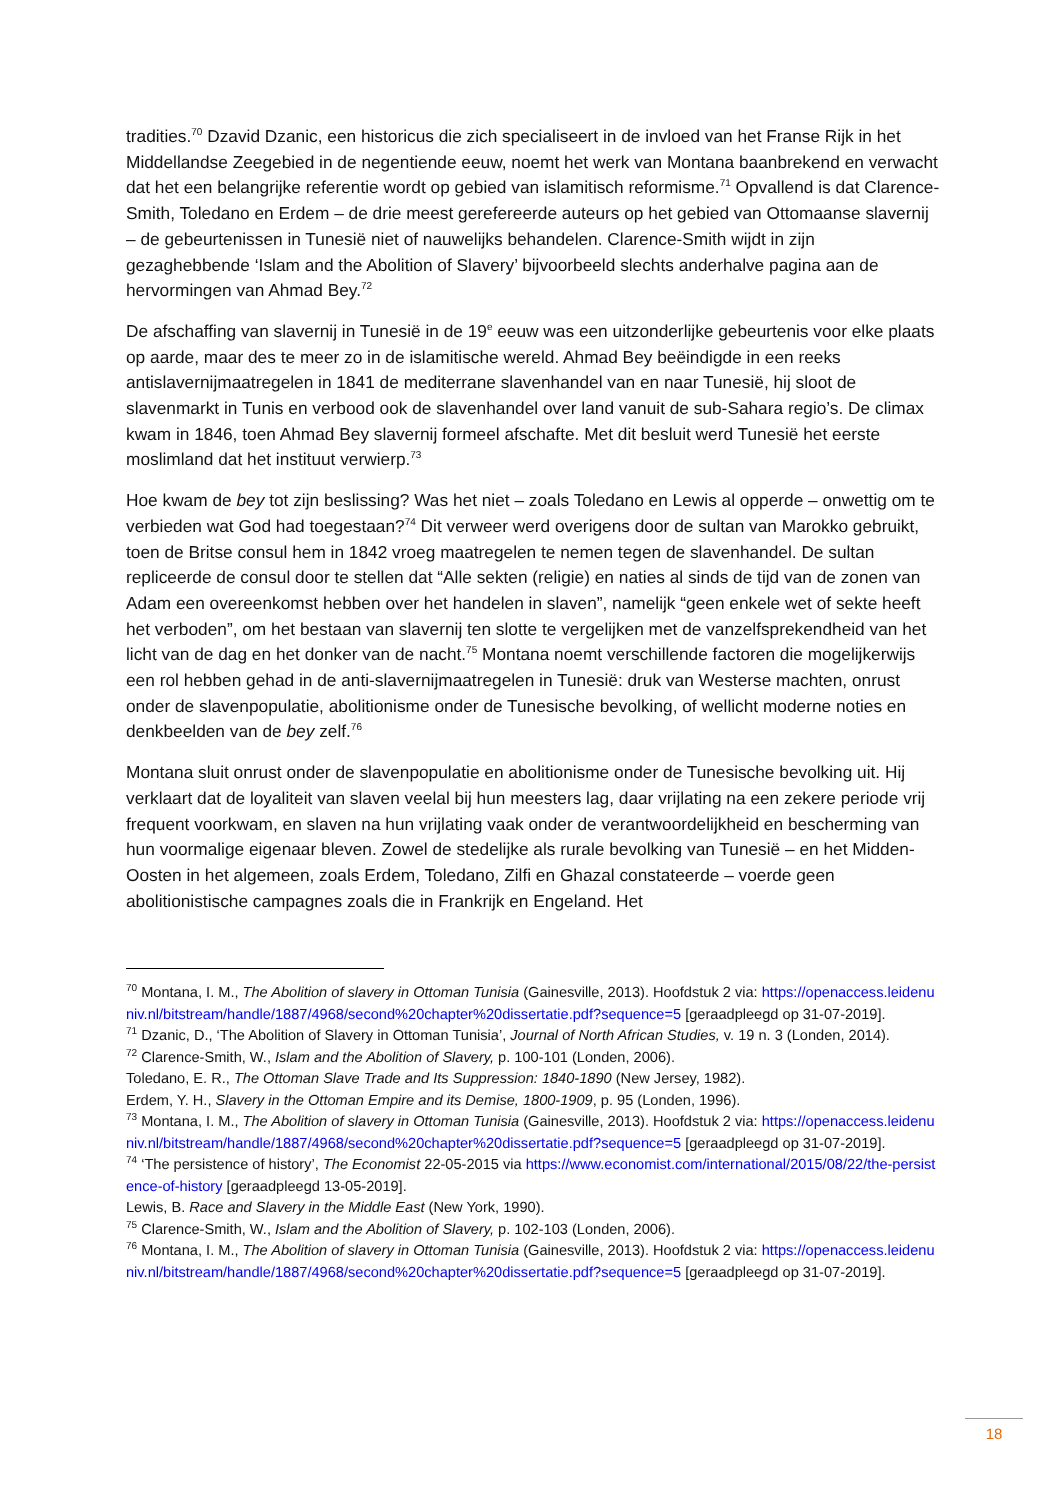tradities.<sup>70</sup> Dzavid Dzanic, een historicus die zich specialiseert in de invloed van het Franse Rijk in het Middellandse Zeegebied in de negentiende eeuw, noemt het werk van Montana baanbrekend en verwacht dat het een belangrijke referentie wordt op gebied van islamitisch reformisme.<sup>71</sup> Opvallend is dat Clarence-Smith, Toledano en Erdem – de drie meest gerefereerde auteurs op het gebied van Ottomaanse slavernij – de gebeurtenissen in Tunesië niet of nauwelijks behandelen. Clarence-Smith wijdt in zijn gezaghebbende ‘Islam and the Abolition of Slavery’ bijvoorbeeld slechts anderhalve pagina aan de hervormingen van Ahmad Bey.<sup>72</sup>
De afschaffing van slavernij in Tunesië in de 19<sup>e</sup> eeuw was een uitzonderlijke gebeurtenis voor elke plaats op aarde, maar des te meer zo in de islamitische wereld. Ahmad Bey beëindigde in een reeks antislavernijmaatregelen in 1841 de mediterrane slavenhandel van en naar Tunesië, hij sloot de slavenmarkt in Tunis en verbood ook de slavenhandel over land vanuit de sub-Sahara regio’s. De climax kwam in 1846, toen Ahmad Bey slavernij formeel afschafte. Met dit besluit werd Tunesië het eerste moslimland dat het instituut verwierp.<sup>73</sup>
Hoe kwam de bey tot zijn beslissing? Was het niet – zoals Toledano en Lewis al opperde – onwettig om te verbieden wat God had toegestaan?<sup>74</sup> Dit verweer werd overigens door de sultan van Marokko gebruikt, toen de Britse consul hem in 1842 vroeg maatregelen te nemen tegen de slavenhandel. De sultan repliceerde de consul door te stellen dat “Alle sekten (religie) en naties al sinds de tijd van de zonen van Adam een overeenkomst hebben over het handelen in slaven”, namelijk “geen enkele wet of sekte heeft het verboden”, om het bestaan van slavernij ten slotte te vergelijken met de vanzelfsprekendheid van het licht van de dag en het donker van de nacht.<sup>75</sup> Montana noemt verschillende factoren die mogelijkerwijs een rol hebben gehad in de anti-slavernijmaatregelen in Tunesië: druk van Westerse machten, onrust onder de slavenpopulatie, abolitionisme onder de Tunesische bevolking, of wellicht moderne noties en denkbeelden van de bey zelf.<sup>76</sup>
Montana sluit onrust onder de slavenpopulatie en abolitionisme onder de Tunesische bevolking uit. Hij verklaart dat de loyaliteit van slaven veelal bij hun meesters lag, daar vrijlating na een zekere periode vrij frequent voorkwam, en slaven na hun vrijlating vaak onder de verantwoordelijkheid en bescherming van hun voormalige eigenaar bleven. Zowel de stedelijke als rurale bevolking van Tunesië – en het Midden-Oosten in het algemeen, zoals Erdem, Toledano, Zilfi en Ghazal constateerde – voerde geen abolitionistische campagnes zoals die in Frankrijk en Engeland. Het
<sup>70</sup> Montana, I. M., The Abolition of slavery in Ottoman Tunisia (Gainesville, 2013). Hoofdstuk 2 via: https://openaccess.leidenuniv.nl/bitstream/handle/1887/4968/second%20chapter%20dissertatie.pdf?sequence=5 [geraadpleegd op 31-07-2019].
<sup>71</sup> Dzanic, D., ‘The Abolition of Slavery in Ottoman Tunisia’, Journal of North African Studies, v. 19 n. 3 (Londen, 2014).
<sup>72</sup> Clarence-Smith, W., Islam and the Abolition of Slavery, p. 100-101 (Londen, 2006).
Toledano, E. R., The Ottoman Slave Trade and Its Suppression: 1840-1890 (New Jersey, 1982).
Erdem, Y. H., Slavery in the Ottoman Empire and its Demise, 1800-1909, p. 95 (Londen, 1996).
<sup>73</sup> Montana, I. M., The Abolition of slavery in Ottoman Tunisia (Gainesville, 2013). Hoofdstuk 2 via: https://openaccess.leidenuniv.nl/bitstream/handle/1887/4968/second%20chapter%20dissertatie.pdf?sequence=5 [geraadpleegd op 31-07-2019].
<sup>74</sup> ‘The persistence of history’, The Economist 22-05-2015 via https://www.economist.com/international/2015/08/22/the-persistence-of-history [geraadpleegd 13-05-2019].
Lewis, B. Race and Slavery in the Middle East (New York, 1990).
<sup>75</sup> Clarence-Smith, W., Islam and the Abolition of Slavery, p. 102-103 (Londen, 2006).
<sup>76</sup> Montana, I. M., The Abolition of slavery in Ottoman Tunisia (Gainesville, 2013). Hoofdstuk 2 via: https://openaccess.leidenuniv.nl/bitstream/handle/1887/4968/second%20chapter%20dissertatie.pdf?sequence=5 [geraadpleegd op 31-07-2019].
18